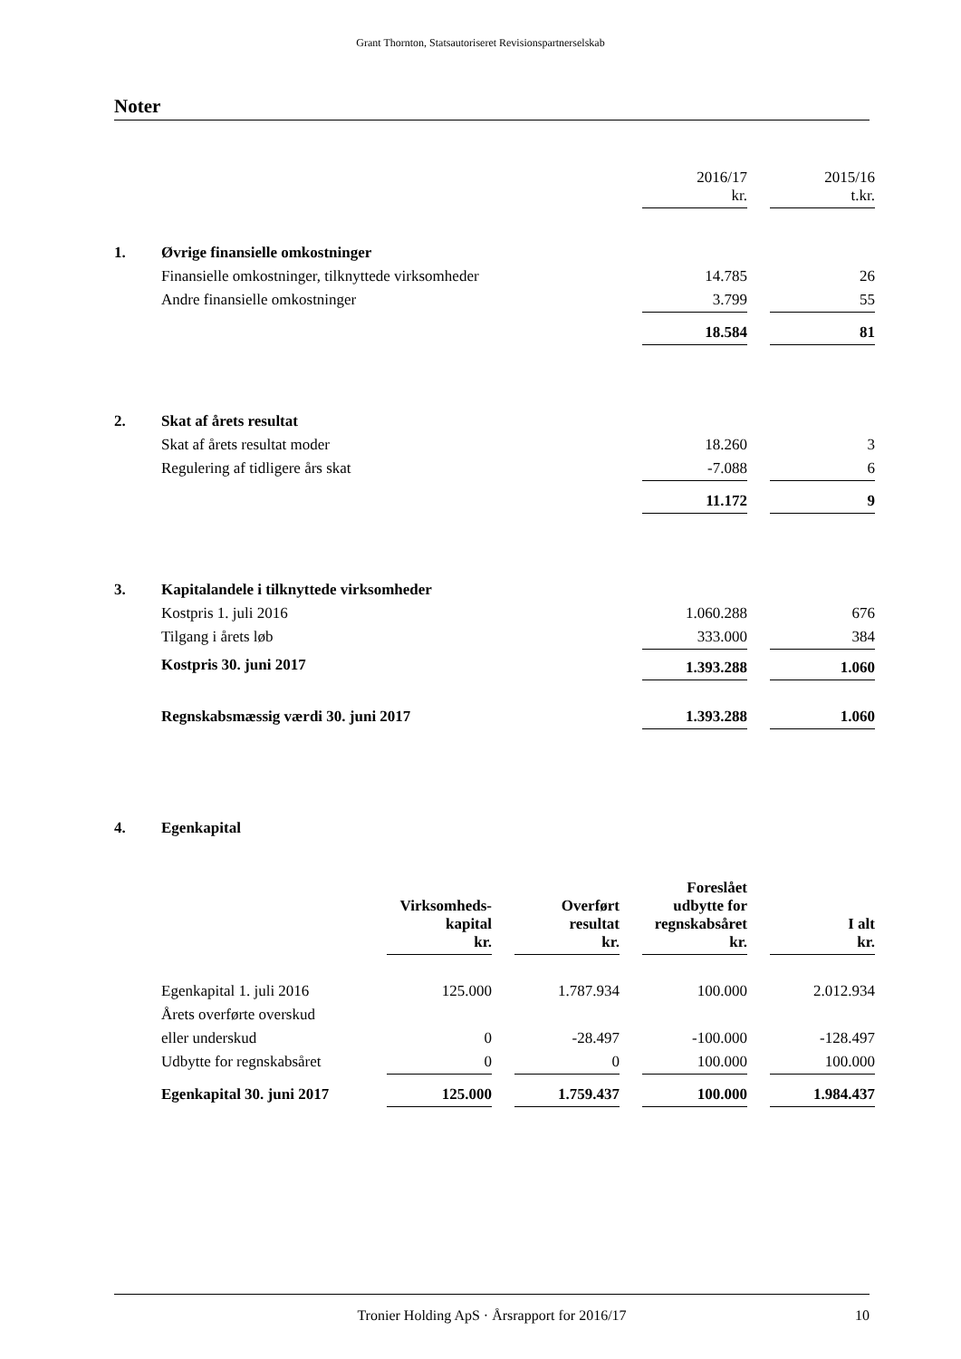Grant Thornton, Statsautoriseret Revisionspartnerselskab
Noter
| | | 2016/17 kr. | | 2015/16 t.kr. |
| 1. | Øvrige finansielle omkostninger | | | |
| | Finansielle omkostninger, tilknyttede virksomheder | 14.785 | | 26 |
| | Andre finansielle omkostninger | 3.799 | | 55 |
| | | 18.584 | | 81 |
| 2. | Skat af årets resultat | | | |
| | Skat af årets resultat moder | 18.260 | | 3 |
| | Regulering af tidligere års skat | -7.088 | | 6 |
| | | 11.172 | | 9 |
| 3. | Kapitalandele i tilknyttede virksomheder | | | |
| | Kostpris 1. juli 2016 | 1.060.288 | | 676 |
| | Tilgang i årets løb | 333.000 | | 384 |
| | Kostpris 30. juni 2017 | 1.393.288 | | 1.060 |
| | Regnskabsmæssig værdi 30. juni 2017 | 1.393.288 | | 1.060 |
| 4. | Egenkapital | | | |
| | Virksomheds- kapital kr. | | Overført resultat kr. | | Foreslået udbytte for regnskabsåret kr. | | I alt kr. |
| --- | --- | --- | --- | --- | --- | --- | --- |
| Egenkapital 1. juli 2016 | 125.000 | | 1.787.934 | | 100.000 | | 2.012.934 |
| Årets overførte overskud | | | | | | | |
| eller underskud | 0 | | -28.497 | | -100.000 | | -128.497 |
| Udbytte for regnskabsåret | 0 | | 0 | | 100.000 | | 100.000 |
| Egenkapital 30. juni 2017 | 125.000 | | 1.759.437 | | 100.000 | | 1.984.437 |
Tronier Holding ApS · Årsrapport for 2016/17 10